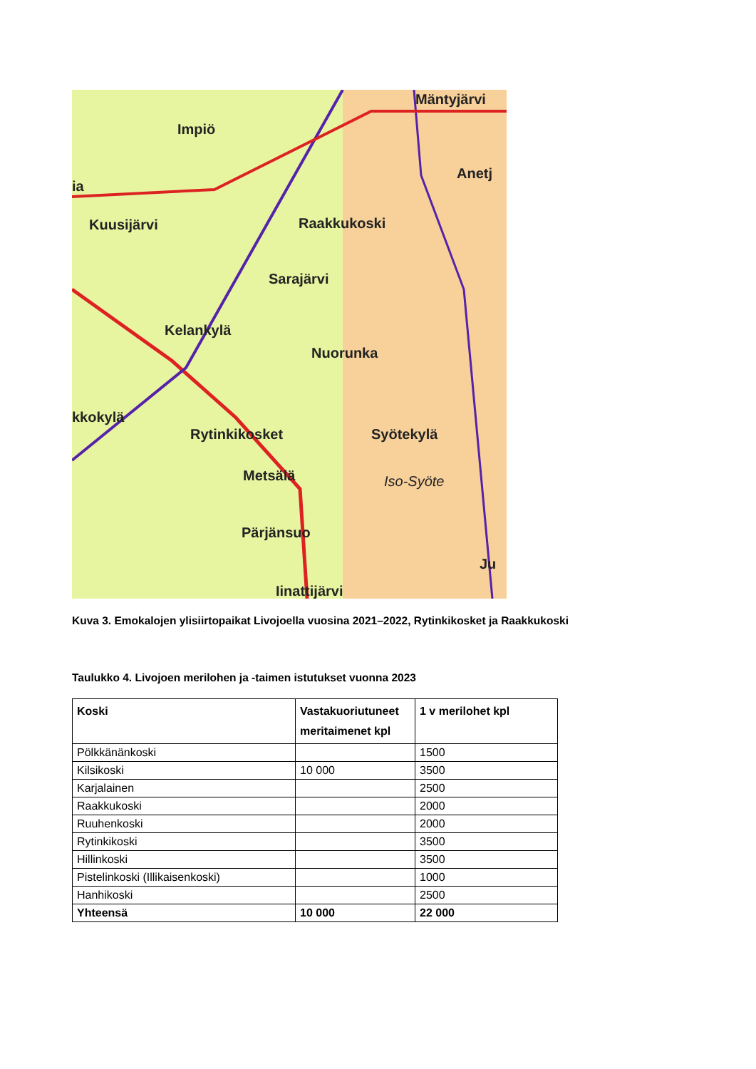Mäntyjärvi
Impiö
Anetj
ia
Kuusijärvi Raakkukoski
Sarajärvi
Kelankylä
Nuorunka
kkokylä
Rytinkikosket Syötekylä
Metsälä Iso-Syöte
Pärjänsuo
Ju
Iinattijärvi
Kuva 3. Emokalojen ylisiirtopaikat Livojoella vuosina 2021–2022, Rytinkikosket ja Raakkukoski
Taulukko 4. Livojoen merilohen ja -taimen istutukset vuonna 2023
| Koski | Vastakuoriutuneet meritaimenet kpl | 1 v merilohet kpl |
| --- | --- | --- |
| Pölkkänänkoski | | 1500 |
| Kilsikoski | 10 000 | 3500 |
| Karjalainen | | 2500 |
| Raakkukoski | | 2000 |
| Ruuhenkoski | | 2000 |
| Rytinkikoski | | 3500 |
| Hillinkoski | | 3500 |
| Pistelinkoski (Illikaisenkoski) | | 1000 |
| Hanhikoski | | 2500 |
| Yhteensä | 10 000 | 22 000 |